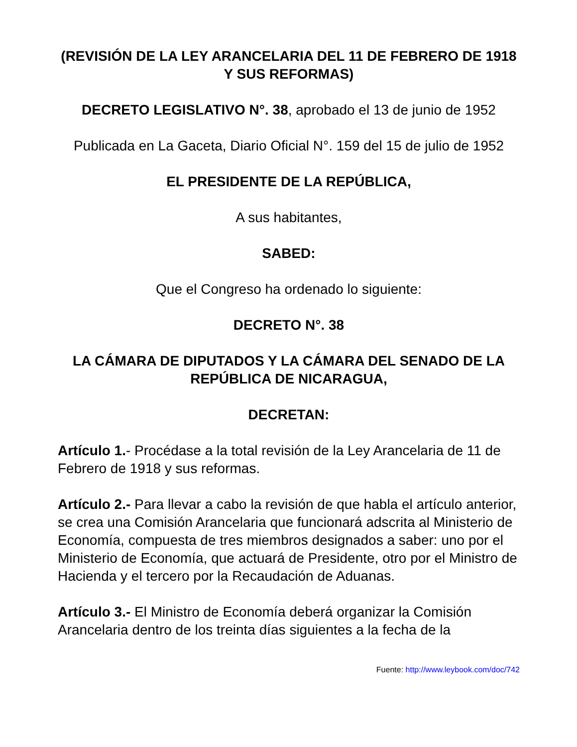(REVISIÓN DE LA LEY ARANCELARIA DEL 11 DE FEBRERO DE 1918 Y SUS REFORMAS)
DECRETO LEGISLATIVO N°. 38, aprobado el 13 de junio de 1952
Publicada en La Gaceta, Diario Oficial N°. 159 del 15 de julio de 1952
EL PRESIDENTE DE LA REPÚBLICA,
A sus habitantes,
SABED:
Que el Congreso ha ordenado lo siguiente:
DECRETO N°. 38
LA CÁMARA DE DIPUTADOS Y LA CÁMARA DEL SENADO DE LA REPÚBLICA DE NICARAGUA,
DECRETAN:
Artículo 1.- Procédase a la total revisión de la Ley Arancelaria de 11 de Febrero de 1918 y sus reformas.
Artículo 2.- Para llevar a cabo la revisión de que habla el artículo anterior, se crea una Comisión Arancelaria que funcionará adscrita al Ministerio de Economía, compuesta de tres miembros designados a saber: uno por el Ministerio de Economía, que actuará de Presidente, otro por el Ministro de Hacienda y el tercero por la Recaudación de Aduanas.
Artículo 3.- El Ministro de Economía deberá organizar la Comisión Arancelaria dentro de los treinta días siguientes a la fecha de la
Fuente: http://www.leybook.com/doc/742